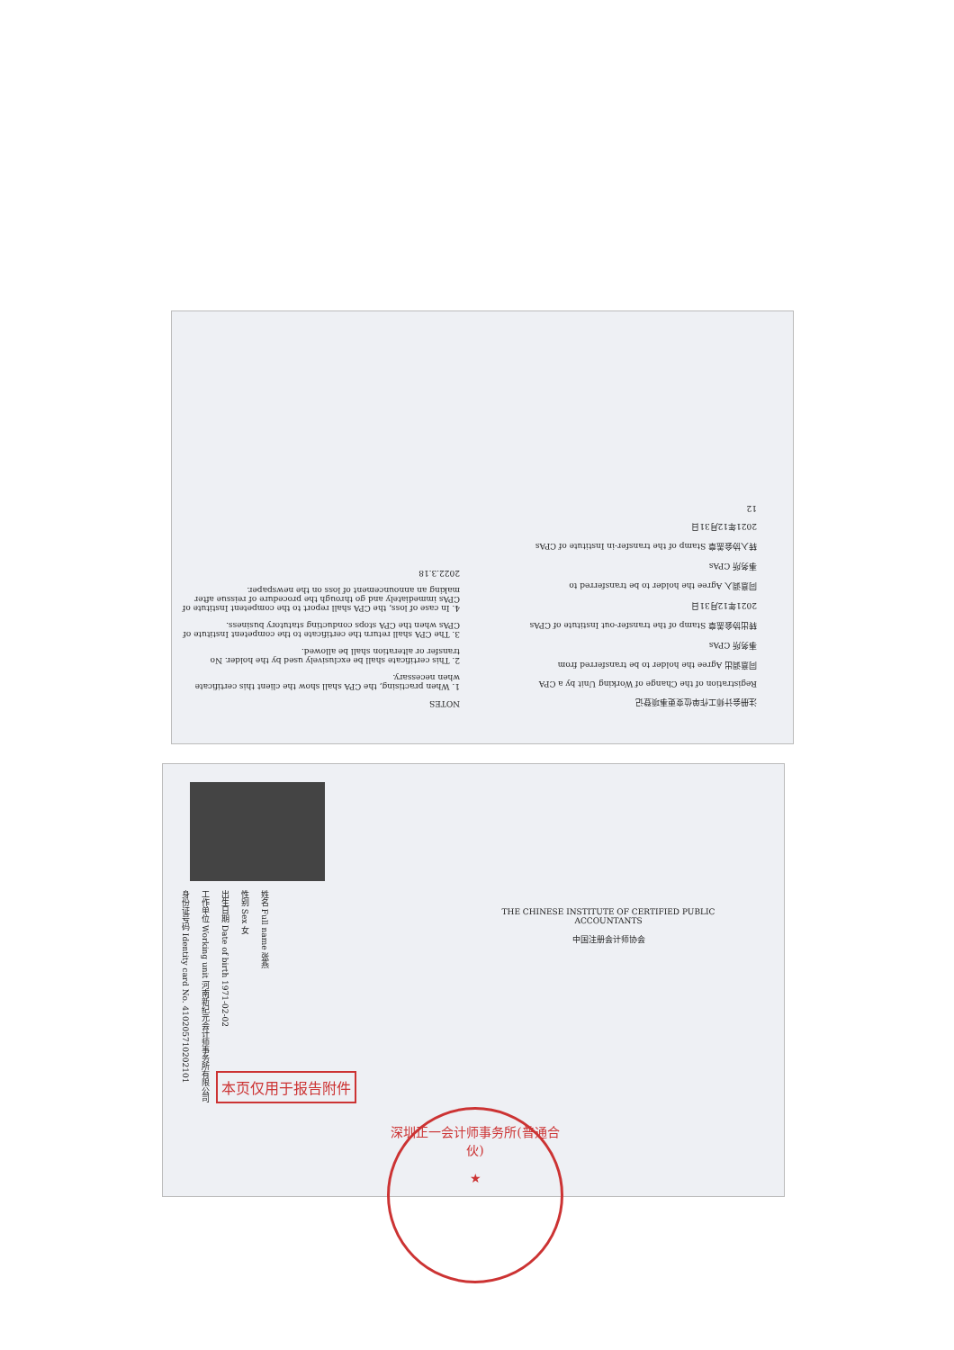NOTES
1. When practising, the CPA shall show the client this certificate when necessary.
2. This certificate shall be exclusively used by the holder. No transfer or alteration shall be allowed.
3. The CPA shall return the certificate to the competent Institute of CPAs when the CPA stops conducting statutory business.
4. In case of loss, the CPA shall report to the competent Institute of CPAs immediately and go through the procedure of reissue after making an announcement of loss on the newspaper.
2022.3.18
注册会计师工作单位变更事项登记
Registration of the Change of Working Unit by a CPA
同意调出 Agree the holder to be transferred from
事务所 CPAs
转出协会盖章 Stamp of the transfer-out Institute of CPAs
2021年12月31日
同意调入 Agree the holder to be transferred to
事务所 CPAs
转入协会盖章 Stamp of the transfer-in Institute of CPAs
2021年12月31日
12
姓名 Full name 张燕
性别 Sex 女
出生日期 Date of birth 1971-02-02
工作单位 Working unit 河南新纪元会计师事务所有限公司
身份证号码 Identity card No. 410205710202101
THE CHINESE INSTITUTE OF CERTIFIED PUBLIC ACCOUNTANTS
中国注册会计师协会
本页仅用于报告附件
深圳正一会计师事务所(普通合伙)
★